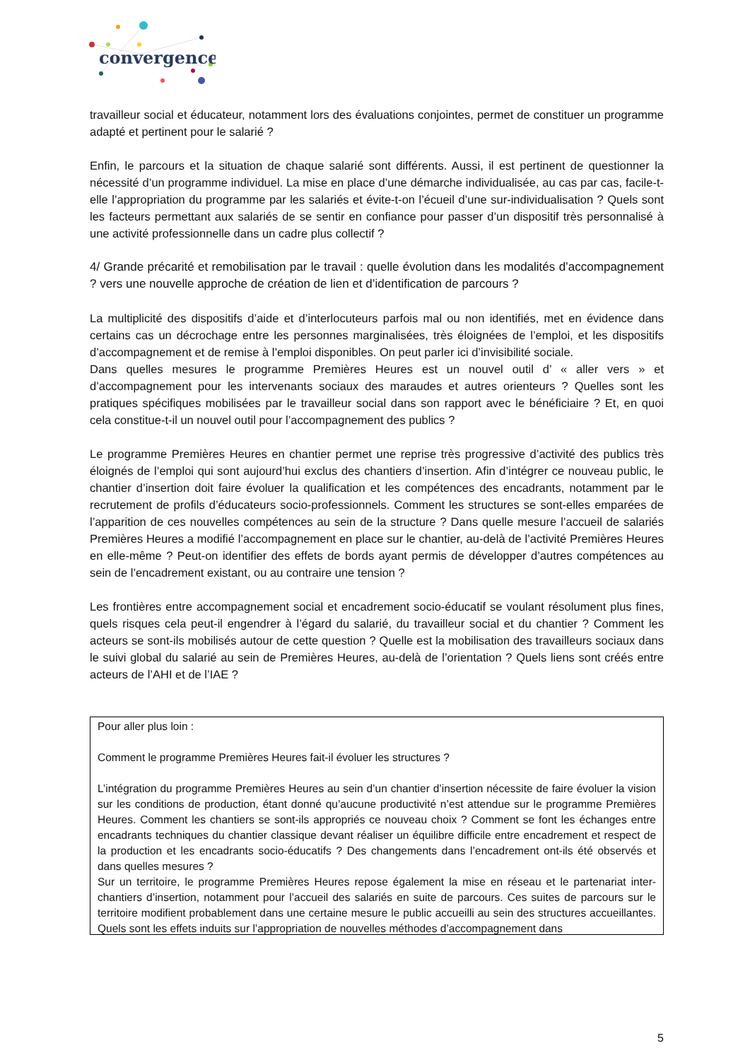convergence
travailleur social et éducateur, notamment lors des évaluations conjointes, permet de constituer un programme adapté et pertinent pour le salarié ?
Enfin, le parcours et la situation de chaque salarié sont différents. Aussi, il est pertinent de questionner la nécessité d’un programme individuel. La mise en place d’une démarche individualisée, au cas par cas, facile-t-elle l’appropriation du programme par les salariés et évite-t-on l’écueil d’une sur-individualisation ? Quels sont les facteurs permettant aux salariés de se sentir en confiance pour passer d’un dispositif très personnalisé à une activité professionnelle dans un cadre plus collectif ?
4/ Grande précarité et remobilisation par le travail : quelle évolution dans les modalités d’accompagnement ? vers une nouvelle approche de création de lien et d’identification de parcours ?
La multiplicité des dispositifs d’aide et d’interlocuteurs parfois mal ou non identifiés, met en évidence dans certains cas un décrochage entre les personnes marginalisées, très éloignées de l’emploi, et les dispositifs d’accompagnement et de remise à l’emploi disponibles. On peut parler ici d’invisibilité sociale.
Dans quelles mesures le programme Premières Heures est un nouvel outil d’ « aller vers » et d’accompagnement pour les intervenants sociaux des maraudes et autres orienteurs ? Quelles sont les pratiques spécifiques mobilisées par le travailleur social dans son rapport avec le bénéficiaire ? Et, en quoi cela constitue-t-il un nouvel outil pour l’accompagnement des publics ?
Le programme Premières Heures en chantier permet une reprise très progressive d’activité des publics très éloignés de l’emploi qui sont aujourd’hui exclus des chantiers d’insertion. Afin d’intégrer ce nouveau public, le chantier d’insertion doit faire évoluer la qualification et les compétences des encadrants, notamment par le recrutement de profils d’éducateurs socio-professionnels. Comment les structures se sont-elles emparées de l’apparition de ces nouvelles compétences au sein de la structure ? Dans quelle mesure l’accueil de salariés Premières Heures a modifié l’accompagnement en place sur le chantier, au-delà de l’activité Premières Heures en elle-même ? Peut-on identifier des effets de bords ayant permis de développer d’autres compétences au sein de l’encadrement existant, ou au contraire une tension ?
Les frontières entre accompagnement social et encadrement socio-éducatif se voulant résolument plus fines, quels risques cela peut-il engendrer à l’égard du salarié, du travailleur social et du chantier ? Comment les acteurs se sont-ils mobilisés autour de cette question ? Quelle est la mobilisation des travailleurs sociaux dans le suivi global du salarié au sein de Premières Heures, au-delà de l’orientation ? Quels liens sont créés entre acteurs de l’AHI et de l’IAE ?
Pour aller plus loin :
Comment le programme Premières Heures fait-il évoluer les structures ?
L’intégration du programme Premières Heures au sein d’un chantier d’insertion nécessite de faire évoluer la vision sur les conditions de production, étant donné qu’aucune productivité n’est attendue sur le programme Premières Heures. Comment les chantiers se sont-ils appropriés ce nouveau choix ? Comment se font les échanges entre encadrants techniques du chantier classique devant réaliser un équilibre difficile entre encadrement et respect de la production et les encadrants socio-éducatifs ? Des changements dans l’encadrement ont-ils été observés et dans quelles mesures ?
Sur un territoire, le programme Premières Heures repose également la mise en réseau et le partenariat inter-chantiers d’insertion, notamment pour l’accueil des salariés en suite de parcours. Ces suites de parcours sur le territoire modifient probablement dans une certaine mesure le public accueilli au sein des structures accueillantes. Quels sont les effets induits sur l’appropriation de nouvelles méthodes d’accompagnement dans
5